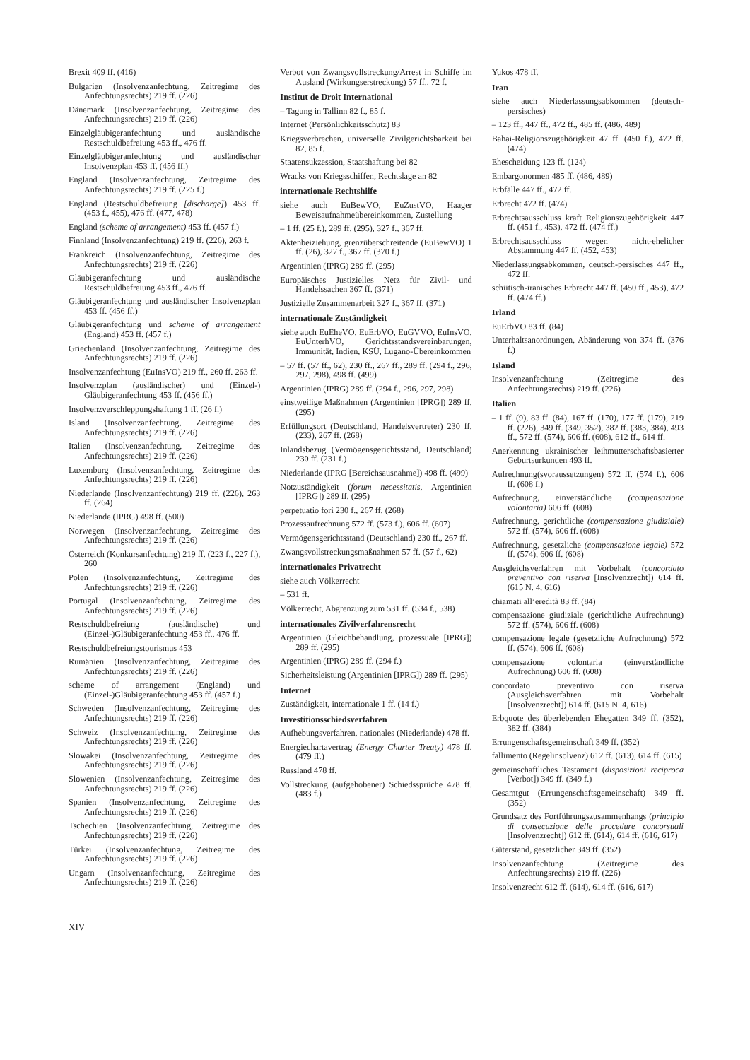Brexit 409 ff. (416)
Bulgarien (Insolvenzanfechtung, Zeitregime des Anfechtungsrechts) 219 ff. (226)
Dänemark (Insolvenzanfechtung, Zeitregime des Anfechtungsrechts) 219 ff. (226)
Einzelgläubigeranfechtung und ausländische Restschuldbefreiung 453 ff., 476 ff.
Einzelgläubigeranfechtung und ausländischer Insolvenzplan 453 ff. (456 ff.)
England (Insolvenzanfechtung, Zeitregime des Anfechtungsrechts) 219 ff. (225 f.)
England (Restschuldbefreiung [discharge]) 453 ff. (453 f., 455), 476 ff. (477, 478)
England (scheme of arrangement) 453 ff. (457 f.)
Finnland (Insolvenzanfechtung) 219 ff. (226), 263 f.
Frankreich (Insolvenzanfechtung, Zeitregime des Anfechtungsrechts) 219 ff. (226)
Gläubigeranfechtung und ausländische Restschuldbefreiung 453 ff., 476 ff.
Gläubigeranfechtung und ausländischer Insolvenzplan 453 ff. (456 ff.)
Gläubigeranfechtung und scheme of arrangement (England) 453 ff. (457 f.)
Griechenland (Insolvenzanfechtung, Zeitregime des Anfechtungsrechts) 219 ff. (226)
Insolvenzanfechtung (EuInsVO) 219 ff., 260 ff. 263 ff.
Insolvenzplan (ausländischer) und (Einzel-) Gläubigeranfechtung 453 ff. (456 ff.)
Insolvenzverschleppungshaftung 1 ff. (26 f.)
Island (Insolvenzanfechtung, Zeitregime des Anfechtungsrechts) 219 ff. (226)
Italien (Insolvenzanfechtung, Zeitregime des Anfechtungsrechts) 219 ff. (226)
Luxemburg (Insolvenzanfechtung, Zeitregime des Anfechtungsrechts) 219 ff. (226)
Niederlande (Insolvenzanfechtung) 219 ff. (226), 263 ff. (264)
Niederlande (IPRG) 498 ff. (500)
Norwegen (Insolvenzanfechtung, Zeitregime des Anfechtungsrechts) 219 ff. (226)
Österreich (Konkursanfechtung) 219 ff. (223 f., 227 f.), 260
Polen (Insolvenzanfechtung, Zeitregime des Anfechtungsrechts) 219 ff. (226)
Portugal (Insolvenzanfechtung, Zeitregime des Anfechtungsrechts) 219 ff. (226)
Restschuldbefreiung (ausländische) und (Einzel-)Gläubigeranfechtung 453 ff., 476 ff.
Restschuldbefreiungstourismus 453
Rumänien (Insolvenzanfechtung, Zeitregime des Anfechtungsrechts) 219 ff. (226)
scheme of arrangement (England) und (Einzel-)Gläubigeranfechtung 453 ff. (457 f.)
Schweden (Insolvenzanfechtung, Zeitregime des Anfechtungsrechts) 219 ff. (226)
Schweiz (Insolvenzanfechtung, Zeitregime des Anfechtungsrechts) 219 ff. (226)
Slowakei (Insolvenzanfechtung, Zeitregime des Anfechtungsrechts) 219 ff. (226)
Slowenien (Insolvenzanfechtung, Zeitregime des Anfechtungsrechts) 219 ff. (226)
Spanien (Insolvenzanfechtung, Zeitregime des Anfechtungsrechts) 219 ff. (226)
Tschechien (Insolvenzanfechtung, Zeitregime des Anfechtungsrechts) 219 ff. (226)
Türkei (Insolvenzanfechtung, Zeitregime des Anfechtungsrechts) 219 ff. (226)
Ungarn (Insolvenzanfechtung, Zeitregime des Anfechtungsrechts) 219 ff. (226)
Verbot von Zwangsvollstreckung/Arrest in Schiffe im Ausland (Wirkungserstreckung) 57 ff., 72 f.
Institut de Droit International
– Tagung in Tallinn 82 f., 85 f.
Internet (Persönlichkeitsschutz) 83
Kriegsverbrechen, universelle Zivilgerichtsbarkeit bei 82, 85 f.
Staatensukzession, Staatshaftung bei 82
Wracks von Kriegsschiffen, Rechtslage an 82
internationale Rechtshilfe
siehe auch EuBewVO, EuZustVO, Haager Beweisaufnahmeübereinkommen, Zustellung
– 1 ff. (25 f.), 289 ff. (295), 327 f., 367 ff.
Aktenbeiziehung, grenzüberschreitende (EuBewVO) 1 ff. (26), 327 f., 367 ff. (370 f.)
Argentinien (IPRG) 289 ff. (295)
Europäisches Justizielles Netz für Zivil- und Handelssachen 367 ff. (371)
Justizielle Zusammenarbeit 327 f., 367 ff. (371)
internationale Zuständigkeit
siehe auch EuEheVO, EuErbVO, EuGVVO, EuInsVO, EuUnterhVO, Gerichtsstandsvereinbarungen, Immunität, Indien, KSÜ, Lugano-Übereinkommen
– 57 ff. (57 ff., 62), 230 ff., 267 ff., 289 ff. (294 f., 296, 297, 298), 498 ff. (499)
Argentinien (IPRG) 289 ff. (294 f., 296, 297, 298)
einstweilige Maßnahmen (Argentinien [IPRG]) 289 ff. (295)
Erfüllungsort (Deutschland, Handelsvertreter) 230 ff. (233), 267 ff. (268)
Inlandsbezug (Vermögensgerichtsstand, Deutschland) 230 ff. (231 f.)
Niederlande (IPRG [Bereichsausnahme]) 498 ff. (499)
Notzuständigkeit (forum necessitatis, Argentinien [IPRG]) 289 ff. (295)
perpetuatio fori 230 f., 267 ff. (268)
Prozessaufrechnung 572 ff. (573 f.), 606 ff. (607)
Vermögensgerichtsstand (Deutschland) 230 ff., 267 ff.
Zwangsvollstreckungsmaßnahmen 57 ff. (57 f., 62)
internationales Privatrecht
siehe auch Völkerrecht
– 531 ff.
Völkerrecht, Abgrenzung zum 531 ff. (534 f., 538)
internationales Zivilverfahrensrecht
Argentinien (Gleichbehandlung, prozessuale [IPRG]) 289 ff. (295)
Argentinien (IPRG) 289 ff. (294 f.)
Sicherheitsleistung (Argentinien [IPRG]) 289 ff. (295)
Internet
Zuständigkeit, internationale 1 ff. (14 f.)
Investitionsschiedsverfahren
Aufhebungsverfahren, nationales (Niederlande) 478 ff.
Energiechartavertrag (Energy Charter Treaty) 478 ff. (479 ff.)
Russland 478 ff.
Vollstreckung (aufgehobener) Schiedssprüche 478 ff. (483 f.)
Yukos 478 ff.
Iran
siehe auch Niederlassungsabkommen (deutsch-persisches)
– 123 ff., 447 ff., 472 ff., 485 ff. (486, 489)
Bahai-Religionszugehörigkeit 47 ff. (450 f.), 472 ff. (474)
Ehescheidung 123 ff. (124)
Embargonormen 485 ff. (486, 489)
Erbfälle 447 ff., 472 ff.
Erbrecht 472 ff. (474)
Erbrechtsausschluss kraft Religionszugehörigkeit 447 ff. (451 f., 453), 472 ff. (474 ff.)
Erbrechtsausschluss wegen nicht-ehelicher Abstammung 447 ff. (452, 453)
Niederlassungsabkommen, deutsch-persisches 447 ff., 472 ff.
schiitisch-iranisches Erbrecht 447 ff. (450 ff., 453), 472 ff. (474 ff.)
Irland
EuErbVO 83 ff. (84)
Unterhaltsanordnungen, Abänderung von 374 ff. (376 f.)
Island
Insolvenzanfechtung (Zeitregime des Anfechtungsrechts) 219 ff. (226)
Italien
– 1 ff. (9), 83 ff. (84), 167 ff. (170), 177 ff. (179), 219 ff. (226), 349 ff. (349, 352), 382 ff. (383, 384), 493 ff., 572 ff. (574), 606 ff. (608), 612 ff., 614 ff.
Anerkennung ukrainischer leihmutterschaftsbasierter Geburtsurkunden 493 ff.
Aufrechnung(svoraussetzungen) 572 ff. (574 f.), 606 ff. (608 f.)
Aufrechnung, einverständliche (compensazione volontaria) 606 ff. (608)
Aufrechnung, gerichtliche (compensazione giudiziale) 572 ff. (574), 606 ff. (608)
Aufrechnung, gesetzliche (compensazione legale) 572 ff. (574), 606 ff. (608)
Ausgleichsverfahren mit Vorbehalt (concordato preventivo con riserva [Insolvenzrecht]) 614 ff. (615 N. 4, 616)
chiamati all’eredità 83 ff. (84)
compensazione giudiziale (gerichtliche Aufrechnung) 572 ff. (574), 606 ff. (608)
compensazione legale (gesetzliche Aufrechnung) 572 ff. (574), 606 ff. (608)
compensazione volontaria (einverständliche Aufrechnung) 606 ff. (608)
concordato preventivo con riserva (Ausgleichsverfahren mit Vorbehalt [Insolvenzrecht]) 614 ff. (615 N. 4, 616)
Erbquote des überlebenden Ehegatten 349 ff. (352), 382 ff. (384)
Errungenschaftsgemeinschaft 349 ff. (352)
fallimento (Regelinsolvenz) 612 ff. (613), 614 ff. (615)
gemeinschaftliches Testament (disposizioni reciproca [Verbot]) 349 ff. (349 f.)
Gesamtgut (Errungenschaftsgemeinschaft) 349 ff. (352)
Grundsatz des Fortführungszusammenhangs (principio di consecuzione delle procedure concorsuali [Insolvenzrecht]) 612 ff. (614), 614 ff. (616, 617)
Güterstand, gesetzlicher 349 ff. (352)
Insolvenzanfechtung (Zeitregime des Anfechtungsrechts) 219 ff. (226)
Insolvenzrecht 612 ff. (614), 614 ff. (616, 617)
XIV